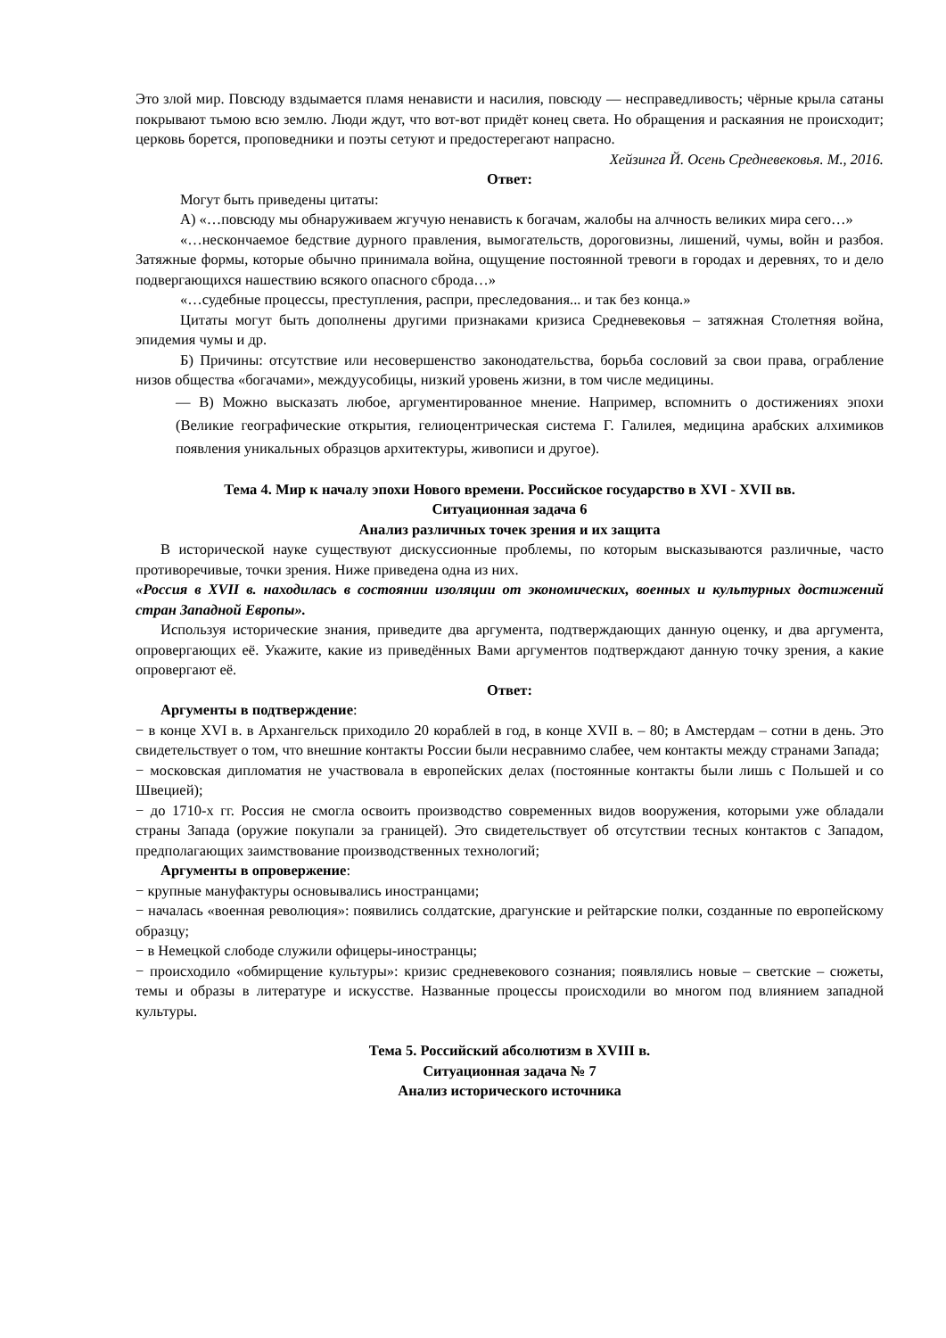Это злой мир. Повсюду вздымается пламя ненависти и насилия, повсюду — несправедливость; чёрные крыла сатаны покрывают тьмою всю землю. Люди ждут, что вот-вот придёт конец света. Но обращения и раскаяния не происходит; церковь борется, проповедники и поэты сетуют и предостерегают напрасно.
Хейзинга Й. Осень Средневековья. М., 2016.
Ответ:
Могут быть приведены цитаты:
А) «…повсюду мы обнаруживаем жгучую ненависть к богачам, жалобы на алчность великих мира сего…»
«…нескончаемое бедствие дурного правления, вымогательств, дороговизны, лишений, чумы, войн и разбоя. Затяжные формы, которые обычно принимала война, ощущение постоянной тревоги в городах и деревнях, то и дело подвергающихся нашествию всякого опасного сброда…»
«…судебные процессы, преступления, распри, преследования... и так без конца.»
Цитаты могут быть дополнены другими признаками кризиса Средневековья – затяжная Столетняя война, эпидемия чумы и др.
Б) Причины: отсутствие или несовершенство законодательства, борьба сословий за свои права, ограбление низов общества «богачами», междуусобицы, низкий уровень жизни, в том числе медицины.
— В) Можно высказать любое, аргументированное мнение. Например, вспомнить о достижениях эпохи (Великие географические открытия, гелиоцентрическая система Г. Галилея, медицина арабских алхимиков появления уникальных образцов архитектуры, живописи и другое).
Тема 4. Мир к началу эпохи Нового времени. Российское государство в XVI - XVII вв.
Ситуационная задача 6
Анализ различных точек зрения и их защита
В исторической науке существуют дискуссионные проблемы, по которым высказываются различные, часто противоречивые, точки зрения. Ниже приведена одна из них.
«Россия в XVII в. находилась в состоянии изоляции от экономических, военных и культурных достижений стран Западной Европы».
Используя исторические знания, приведите два аргумента, подтверждающих данную оценку, и два аргумента, опровергающих её. Укажите, какие из приведённых Вами аргументов подтверждают данную точку зрения, а какие опровергают её.
Ответ:
Аргументы в подтверждение:
− в конце XVI в. в Архангельск приходило 20 кораблей в год, в конце XVII в. – 80; в Амстердам – сотни в день. Это свидетельствует о том, что внешние контакты России были несравнимо слабее, чем контакты между странами Запада;
− московская дипломатия не участвовала в европейских делах (постоянные контакты были лишь с Польшей и со Швецией);
− до 1710-х гг. Россия не смогла освоить производство современных видов вооружения, которыми уже обладали страны Запада (оружие покупали за границей). Это свидетельствует об отсутствии тесных контактов с Западом, предполагающих заимствование производственных технологий;
Аргументы в опровержение:
− крупные мануфактуры основывались иностранцами;
− началась «военная революция»: появились солдатские, драгунские и рейтарские полки, созданные по европейскому образцу;
− в Немецкой слободе служили офицеры-иностранцы;
− происходило «обмирщение культуры»: кризис средневекового сознания; появлялись новые – светские – сюжеты, темы и образы в литературе и искусстве. Названные процессы происходили во многом под влиянием западной культуры.
Тема 5. Российский абсолютизм в XVIII в.
Ситуационная задача № 7
Анализ исторического источника